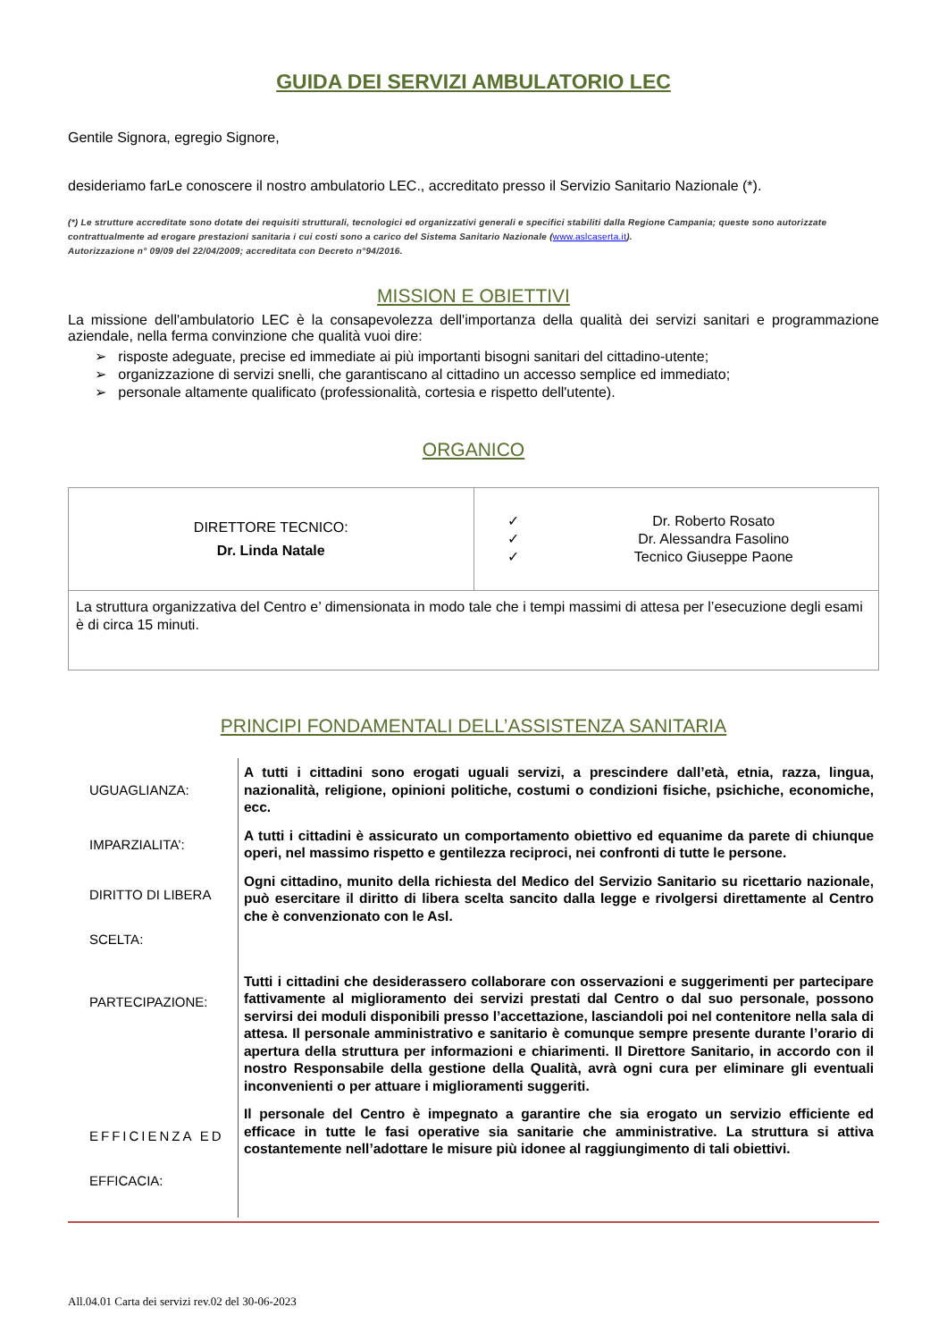GUIDA DEI SERVIZI AMBULATORIO LEC
Gentile Signora, egregio Signore,
desideriamo farLe conoscere il nostro ambulatorio LEC., accreditato presso il Servizio Sanitario Nazionale (*).
(*) Le strutture accreditate sono dotate dei requisiti strutturali, tecnologici ed organizzativi generali e specifici stabiliti dalla Regione Campania; queste sono autorizzate contrattualmente ad erogare prestazioni sanitaria i cui costi sono a carico del Sistema Sanitario Nazionale (www.aslcaserta.it).
Autorizzazione n° 09/09 del 22/04/2009; accreditata con Decreto n°94/2016.
MISSION E OBIETTIVI
La missione dell'ambulatorio LEC è la consapevolezza dell'importanza della qualità dei servizi sanitari e programmazione aziendale, nella ferma convinzione che qualità vuoi dire:
➢ risposte adeguate, precise ed immediate ai più importanti bisogni sanitari del cittadino-utente;
➢ organizzazione di servizi snelli, che garantiscano al cittadino un accesso semplice ed immediato;
➢ personale altamente qualificato (professionalità, cortesia e rispetto dell'utente).
ORGANICO
| DIRETTORE TECNICO: Dr. Linda Natale | / ✓ ✓ ✓ / Dr. Roberto Rosato Dr. Alessandra Fasolino Tecnico Giuseppe Paone / |
| La struttura organizzativa del Centro e’ dimensionata in modo tale che i tempi massimi di attesa per l’esecuzione degli esami è di circa 15 minuti. | |
PRINCIPI FONDAMENTALI DELL’ASSISTENZA SANITARIA
| UGUAGLIANZA: | A tutti i cittadini sono erogati uguali servizi, a prescindere dall’età, etnia, razza, lingua, nazionalità, religione, opinioni politiche, costumi o condizioni fisiche, psichiche, economiche, ecc. |
| IMPARZIALITA’: | A tutti i cittadini è assicurato un comportamento obiettivo ed equanime da parete di chiunque operi, nel massimo rispetto e gentilezza reciproci, nei confronti di tutte le persone. |
| DIRITTO DI LIBERA SCELTA: | Ogni cittadino, munito della richiesta del Medico del Servizio Sanitario su ricettario nazionale, può esercitare il diritto di libera scelta sancito dalla legge e rivolgersi direttamente al Centro che è convenzionato con le Asl. |
| PARTECIPAZIONE: | Tutti i cittadini che desiderassero collaborare con osservazioni e suggerimenti per partecipare fattivamente al miglioramento dei servizi prestati dal Centro o dal suo personale, possono servirsi dei moduli disponibili presso l’accettazione, lasciandoli poi nel contenitore nella sala di attesa. Il personale amministrativo e sanitario è comunque sempre presente durante l’orario di apertura della struttura per informazioni e chiarimenti. Il Direttore Sanitario, in accordo con il nostro Responsabile della gestione della Qualità, avrà ogni cura per eliminare gli eventuali inconvenienti o per attuare i miglioramenti suggeriti. |
| EFFICIENZA ED EFFICACIA: | Il personale del Centro è impegnato a garantire che sia erogato un servizio efficiente ed efficace in tutte le fasi operative sia sanitarie che amministrative. La struttura si attiva costantemente nell’adottare le misure più idonee al raggiungimento di tali obiettivi. |
All.04.01 Carta dei servizi rev.02 del 30-06-2023